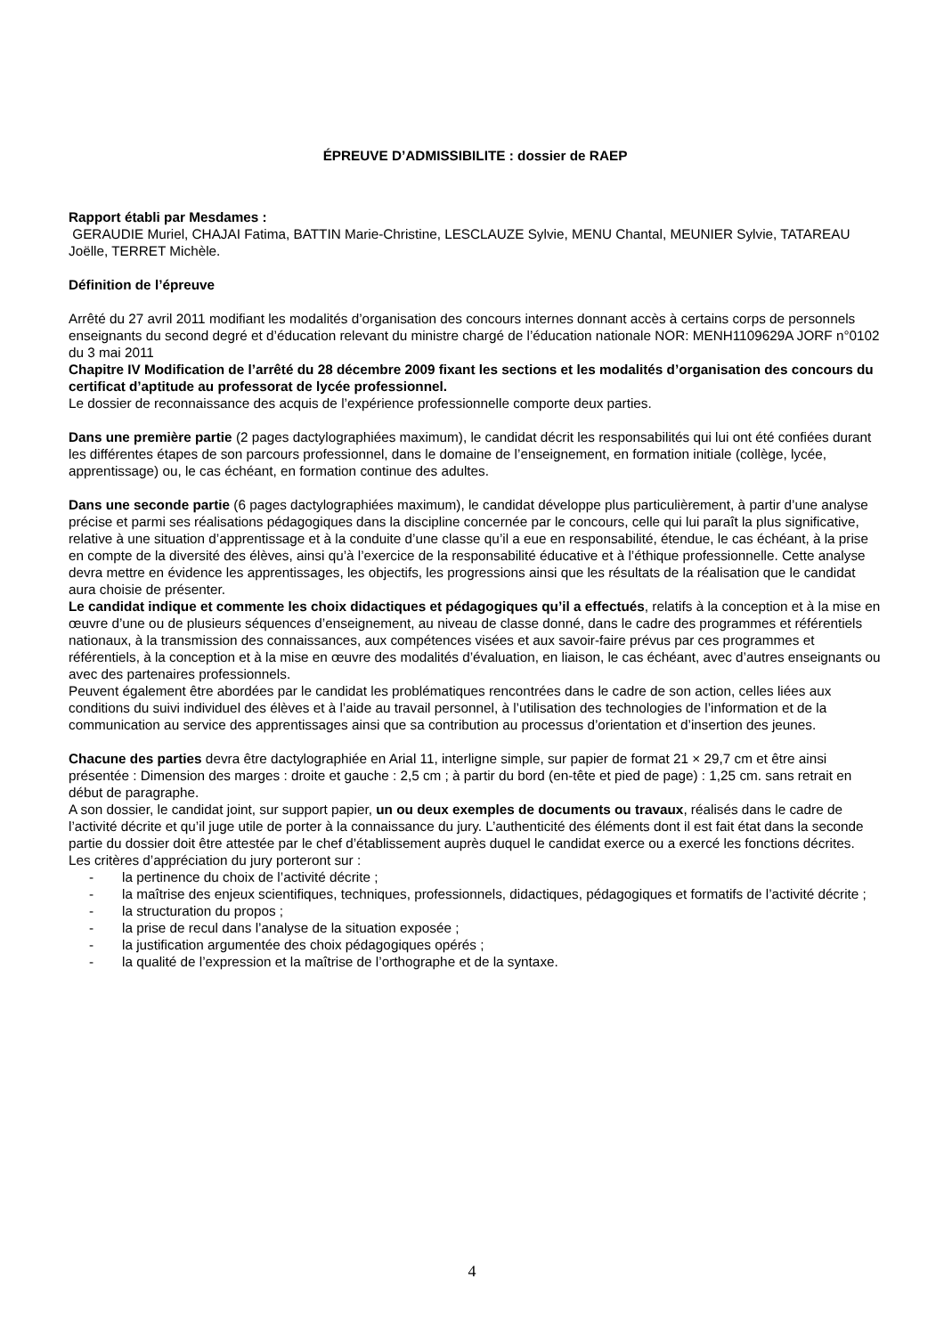ÉPREUVE D’ADMISSIBILITE : dossier de RAEP
Rapport établi par Mesdames :
GERAUDIE Muriel, CHAJAI Fatima, BATTIN Marie-Christine, LESCLAUZE Sylvie, MENU Chantal, MEUNIER Sylvie, TATAREAU Joëlle, TERRET Michèle.
Définition de l’épreuve
Arrêté du 27 avril 2011 modifiant les modalités d’organisation des concours internes donnant accès à certains corps de personnels enseignants du second degré et d’éducation relevant du ministre chargé de l’éducation nationale NOR: MENH1109629A JORF n°0102 du 3 mai 2011
Chapitre IV Modification de l’arrêté du 28 décembre 2009 fixant les sections et les modalités d’organisation des concours du certificat d’aptitude au professorat de lycée professionnel.
Le dossier de reconnaissance des acquis de l’expérience professionnelle comporte deux parties.
Dans une première partie (2 pages dactylographiées maximum), le candidat décrit les responsabilités qui lui ont été confiées durant les différentes étapes de son parcours professionnel, dans le domaine de l’enseignement, en formation initiale (collège, lycée, apprentissage) ou, le cas échéant, en formation continue des adultes.
Dans une seconde partie (6 pages dactylographiées maximum), le candidat développe plus particulièrement, à partir d’une analyse précise et parmi ses réalisations pédagogiques dans la discipline concernée par le concours, celle qui lui paraît la plus significative, relative à une situation d’apprentissage et à la conduite d’une classe qu’il a eue en responsabilité, étendue, le cas échéant, à la prise en compte de la diversité des élèves, ainsi qu’à l’exercice de la responsabilité éducative et à l’éthique professionnelle. Cette analyse devra mettre en évidence les apprentissages, les objectifs, les progressions ainsi que les résultats de la réalisation que le candidat aura choisie de présenter.
Le candidat indique et commente les choix didactiques et pédagogiques qu’il a effectués, relatifs à la conception et à la mise en œuvre d’une ou de plusieurs séquences d’enseignement, au niveau de classe donné, dans le cadre des programmes et référentiels nationaux, à la transmission des connaissances, aux compétences visées et aux savoir-faire prévus par ces programmes et référentiels, à la conception et à la mise en œuvre des modalités d’évaluation, en liaison, le cas échéant, avec d’autres enseignants ou avec des partenaires professionnels.
Peuvent également être abordées par le candidat les problématiques rencontrées dans le cadre de son action, celles liées aux conditions du suivi individuel des élèves et à l’aide au travail personnel, à l’utilisation des technologies de l’information et de la communication au service des apprentissages ainsi que sa contribution au processus d’orientation et d’insertion des jeunes.
Chacune des parties devra être dactylographiée en Arial 11, interligne simple, sur papier de format 21 × 29,7 cm et être ainsi présentée : Dimension des marges : droite et gauche : 2,5 cm ; à partir du bord (en-tête et pied de page) : 1,25 cm. sans retrait en début de paragraphe.
A son dossier, le candidat joint, sur support papier, un ou deux exemples de documents ou travaux, réalisés dans le cadre de l’activité décrite et qu’il juge utile de porter à la connaissance du jury. L’authenticité des éléments dont il est fait état dans la seconde partie du dossier doit être attestée par le chef d’établissement auprès duquel le candidat exerce ou a exercé les fonctions décrites.
Les critères d’appréciation du jury porteront sur :
- la pertinence du choix de l’activité décrite ;
- la maîtrise des enjeux scientifiques, techniques, professionnels, didactiques, pédagogiques et formatifs de l’activité décrite ;
- la structuration du propos ;
- la prise de recul dans l’analyse de la situation exposée ;
- la justification argumentée des choix pédagogiques opérés ;
- la qualité de l’expression et la maîtrise de l’orthographe et de la syntaxe.
4